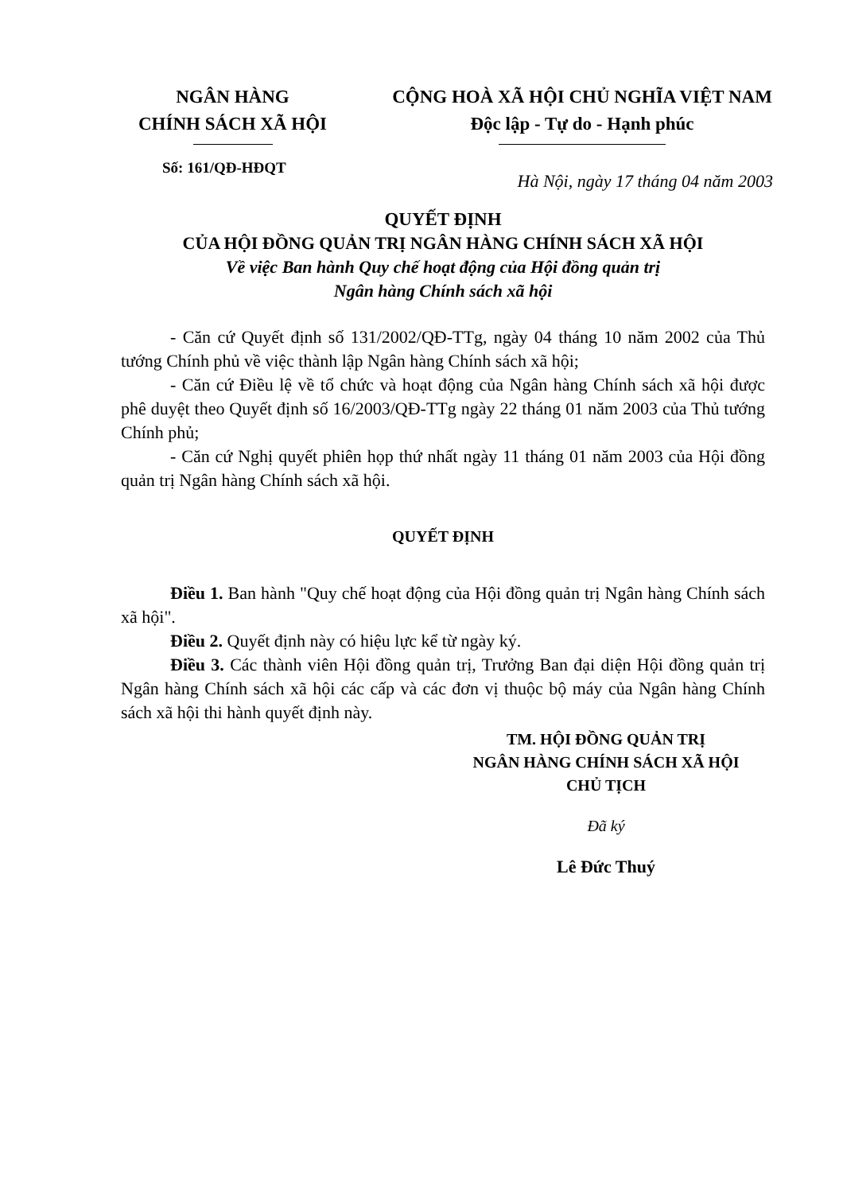NGÂN HÀNG
CHÍNH SÁCH XÃ HỘI
CỘNG HOÀ XÃ HỘI CHỦ NGHĨA VIỆT NAM
Độc lập - Tự do - Hạnh phúc
Số: 161/QĐ-HĐQT
Hà Nội, ngày 17 tháng 04 năm 2003
QUYẾT ĐỊNH
CỦA HỘI ĐỒNG QUẢN TRỊ NGÂN HÀNG CHÍNH SÁCH XÃ HỘI
Về việc Ban hành Quy chế hoạt động của Hội đồng quản trị
Ngân hàng Chính sách xã hội
- Căn cứ Quyết định số 131/2002/QĐ-TTg, ngày 04 tháng 10 năm 2002 của Thủ tướng Chính phủ về việc thành lập Ngân hàng Chính sách xã hội;
- Căn cứ Điều lệ về tổ chức và hoạt động của Ngân hàng Chính sách xã hội được phê duyệt theo Quyết định số 16/2003/QĐ-TTg ngày 22 tháng 01 năm 2003 của Thủ tướng Chính phủ;
- Căn cứ Nghị quyết phiên họp thứ nhất ngày 11 tháng 01 năm 2003 của Hội đồng quản trị Ngân hàng Chính sách xã hội.
QUYẾT ĐỊNH
Điều 1. Ban hành "Quy chế hoạt động của Hội đồng quản trị Ngân hàng Chính sách xã hội".
Điều 2. Quyết định này có hiệu lực kể từ ngày ký.
Điều 3. Các thành viên Hội đồng quản trị, Trưởng Ban đại diện Hội đồng quản trị Ngân hàng Chính sách xã hội các cấp và các đơn vị thuộc bộ máy của Ngân hàng Chính sách xã hội thi hành quyết định này.
TM. HỘI ĐỒNG QUẢN TRỊ
NGÂN HÀNG CHÍNH SÁCH XÃ HỘI
CHỦ TỊCH
Đã ký
Lê Đức Thuý